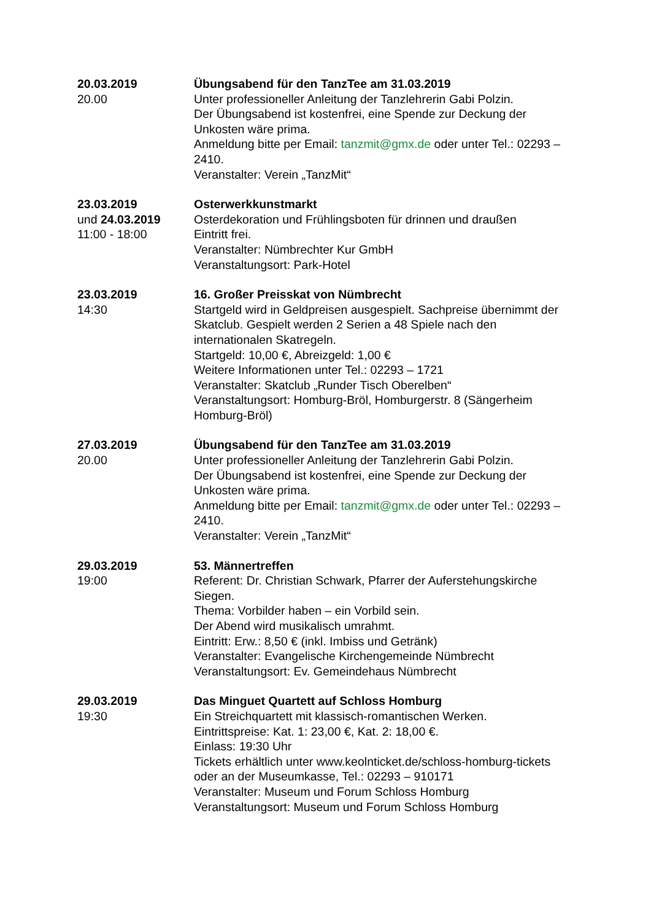20.03.2019
20.00
Übungsabend für den TanzTee am 31.03.2019
Unter professioneller Anleitung der Tanzlehrerin Gabi Polzin.
Der Übungsabend ist kostenfrei, eine Spende zur Deckung der Unkosten wäre prima.
Anmeldung bitte per Email: tanzmit@gmx.de oder unter Tel.: 02293 – 2410.
Veranstalter: Verein „TanzMit“
23.03.2019
und 24.03.2019
11:00 - 18:00
Osterwerkkunstmarkt
Osterdekoration und Frühlingsboten für drinnen und draußen
Eintritt frei.
Veranstalter: Nümbrechter Kur GmbH
Veranstaltungsort: Park-Hotel
23.03.2019
14:30
16. Großer Preisskat von Nümbrecht
Startgeld wird in Geldpreisen ausgespielt. Sachpreise übernimmt der Skatclub. Gespielt werden 2 Serien a 48 Spiele nach den internationalen Skatregeln.
Startgeld: 10,00 €, Abreizgeld: 1,00 €
Weitere Informationen unter Tel.: 02293 – 1721
Veranstalter: Skatclub „Runder Tisch Oberelben“
Veranstaltungsort: Homburg-Bröl, Homburgerstr. 8 (Sängerheim Homburg-Bröl)
27.03.2019
20.00
Übungsabend für den TanzTee am 31.03.2019
Unter professioneller Anleitung der Tanzlehrerin Gabi Polzin.
Der Übungsabend ist kostenfrei, eine Spende zur Deckung der Unkosten wäre prima.
Anmeldung bitte per Email: tanzmit@gmx.de oder unter Tel.: 02293 – 2410.
Veranstalter: Verein „TanzMit“
29.03.2019
19:00
53. Männertreffen
Referent: Dr. Christian Schwark, Pfarrer der Auferstehungskirche Siegen.
Thema: Vorbilder haben – ein Vorbild sein.
Der Abend wird musikalisch umrahmt.
Eintritt: Erw.: 8,50 € (inkl. Imbiss und Getränk)
Veranstalter: Evangelische Kirchengemeinde Nümbrecht
Veranstaltungsort: Ev. Gemeindehaus Nümbrecht
29.03.2019
19:30
Das Minguet Quartett auf Schloss Homburg
Ein Streichquartett mit klassisch-romantischen Werken.
Eintrittspreise: Kat. 1: 23,00 €, Kat. 2: 18,00 €.
Einlass: 19:30 Uhr
Tickets erhältlich unter www.keolnticket.de/schloss-homburg-tickets oder an der Museumkasse, Tel.: 02293 – 910171
Veranstalter: Museum und Forum Schloss Homburg
Veranstaltungsort: Museum und Forum Schloss Homburg